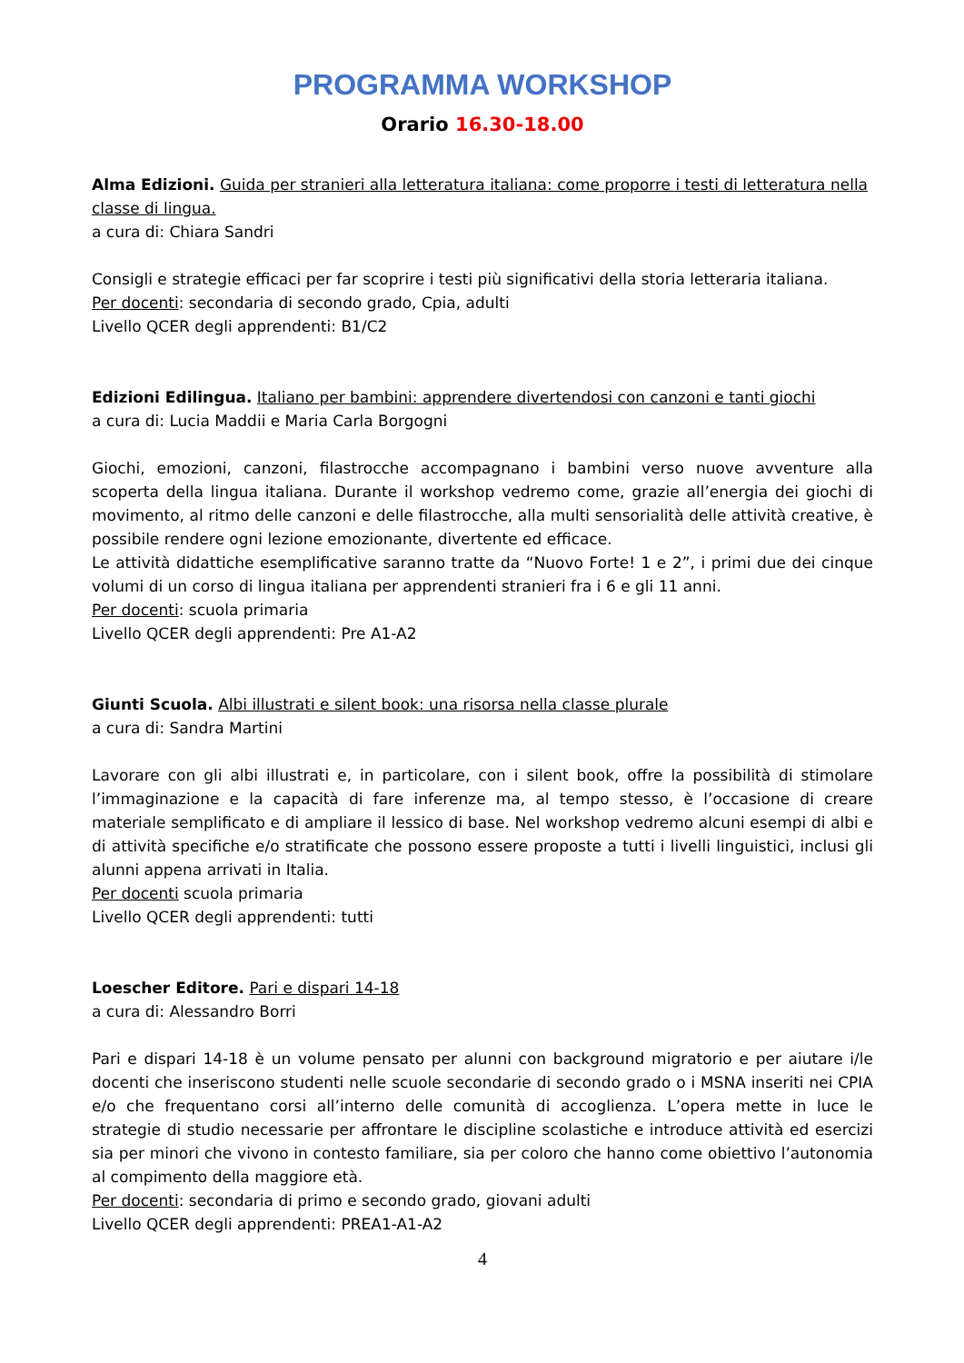PROGRAMMA WORKSHOP
Orario 16.30-18.00
Alma Edizioni. Guida per stranieri alla letteratura italiana: come proporre i testi di letteratura nella classe di lingua.
a cura di: Chiara Sandri
Consigli e strategie efficaci per far scoprire i testi più significativi della storia letteraria italiana.
Per docenti: secondaria di secondo grado, Cpia, adulti
Livello QCER degli apprendenti: B1/C2
Edizioni Edilingua. Italiano per bambini: apprendere divertendosi con canzoni e tanti giochi
a cura di: Lucia Maddii e Maria Carla Borgogni
Giochi, emozioni, canzoni, filastrocche accompagnano i bambini verso nuove avventure alla scoperta della lingua italiana. Durante il workshop vedremo come, grazie all’energia dei giochi di movimento, al ritmo delle canzoni e delle filastrocche, alla multi sensorialità delle attività creative, è possibile rendere ogni lezione emozionante, divertente ed efficace.
Le attività didattiche esemplificative saranno tratte da “Nuovo Forte! 1 e 2”, i primi due dei cinque volumi di un corso di lingua italiana per apprendenti stranieri fra i 6 e gli 11 anni.
Per docenti: scuola primaria
Livello QCER degli apprendenti: Pre A1-A2
Giunti Scuola. Albi illustrati e silent book: una risorsa nella classe plurale
a cura di: Sandra Martini
Lavorare con gli albi illustrati e, in particolare, con i silent book, offre la possibilità di stimolare l’immaginazione e la capacità di fare inferenze ma, al tempo stesso, è l’occasione di creare materiale semplificato e di ampliare il lessico di base. Nel workshop vedremo alcuni esempi di albi e di attività specifiche e/o stratificate che possono essere proposte a tutti i livelli linguistici, inclusi gli alunni appena arrivati in Italia.
Per docenti scuola primaria
Livello QCER degli apprendenti: tutti
Loescher Editore. Pari e dispari 14-18
a cura di: Alessandro Borri
Pari e dispari 14-18 è un volume pensato per alunni con background migratorio e per aiutare i/le docenti che inseriscono studenti nelle scuole secondarie di secondo grado o i MSNA inseriti nei CPIA e/o che frequentano corsi all’interno delle comunità di accoglienza. L’opera mette in luce le strategie di studio necessarie per affrontare le discipline scolastiche e introduce attività ed esercizi sia per minori che vivono in contesto familiare, sia per coloro che hanno come obiettivo l’autonomia al compimento della maggiore età.
Per docenti: secondaria di primo e secondo grado, giovani adulti
Livello QCER degli apprendenti: PREA1-A1-A2
4